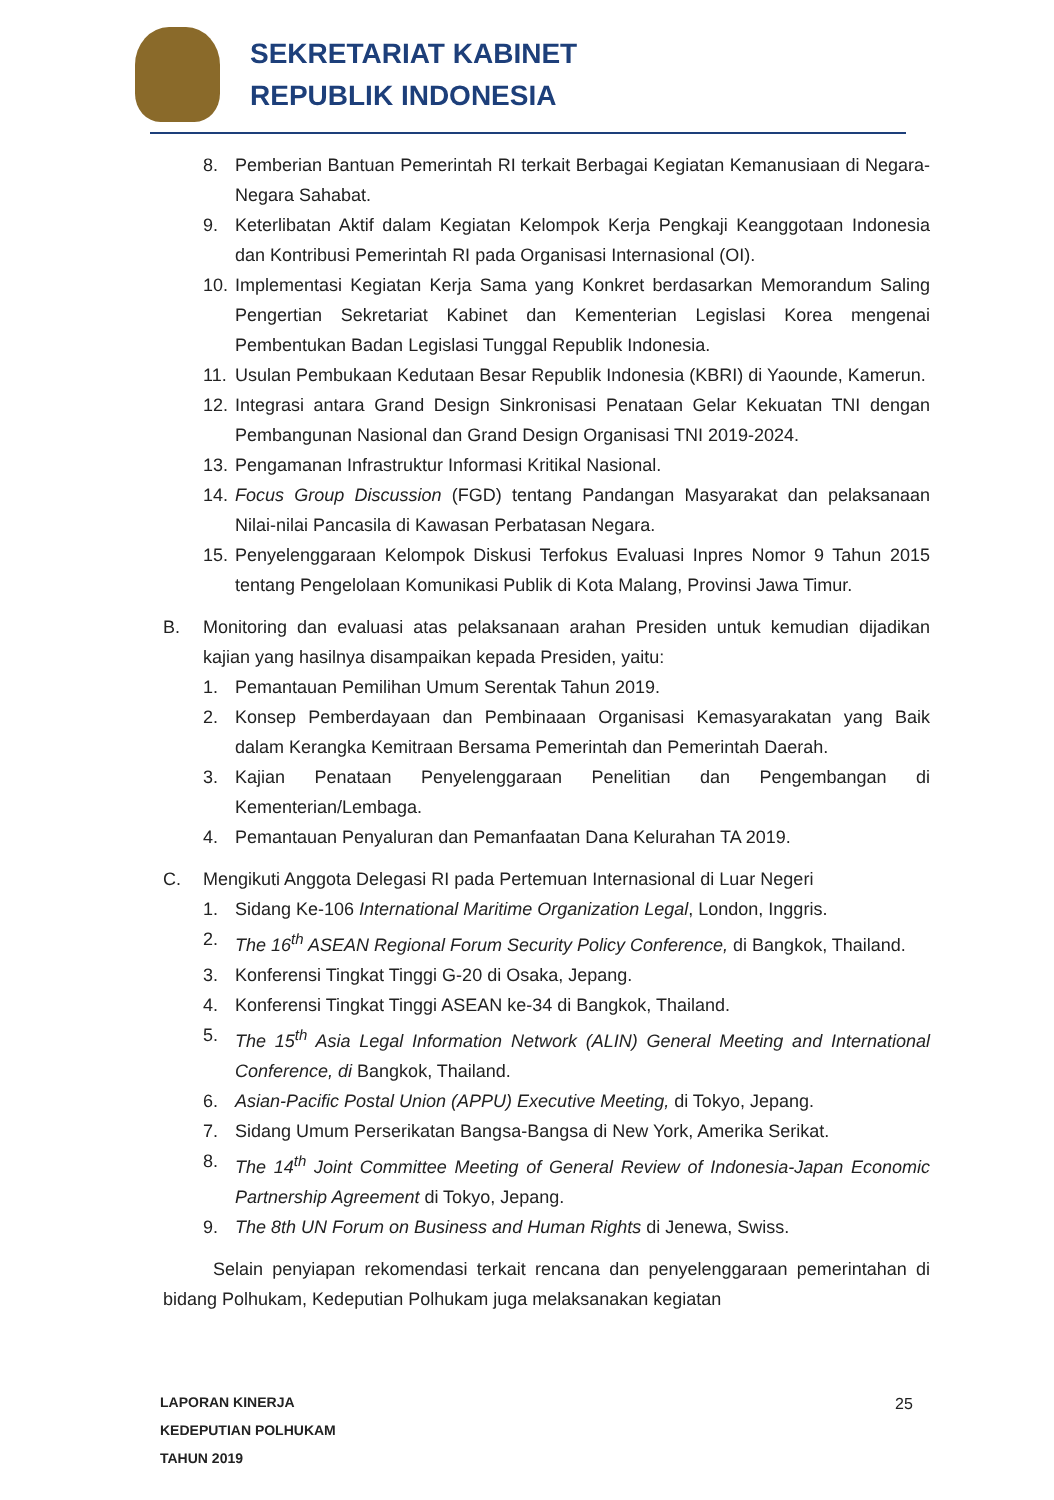SEKRETARIAT KABINET
REPUBLIK INDONESIA
8. Pemberian Bantuan Pemerintah RI terkait Berbagai Kegiatan Kemanusiaan di Negara-Negara Sahabat.
9. Keterlibatan Aktif dalam Kegiatan Kelompok Kerja Pengkaji Keanggotaan Indonesia dan Kontribusi Pemerintah RI pada Organisasi Internasional (OI).
10. Implementasi Kegiatan Kerja Sama yang Konkret berdasarkan Memorandum Saling Pengertian Sekretariat Kabinet dan Kementerian Legislasi Korea mengenai Pembentukan Badan Legislasi Tunggal Republik Indonesia.
11. Usulan Pembukaan Kedutaan Besar Republik Indonesia (KBRI) di Yaounde, Kamerun.
12. Integrasi antara Grand Design Sinkronisasi Penataan Gelar Kekuatan TNI dengan Pembangunan Nasional dan Grand Design Organisasi TNI 2019-2024.
13. Pengamanan Infrastruktur Informasi Kritikal Nasional.
14. Focus Group Discussion (FGD) tentang Pandangan Masyarakat dan pelaksanaan Nilai-nilai Pancasila di Kawasan Perbatasan Negara.
15. Penyelenggaraan Kelompok Diskusi Terfokus Evaluasi Inpres Nomor 9 Tahun 2015 tentang Pengelolaan Komunikasi Publik di Kota Malang, Provinsi Jawa Timur.
B. Monitoring dan evaluasi atas pelaksanaan arahan Presiden untuk kemudian dijadikan kajian yang hasilnya disampaikan kepada Presiden, yaitu:
1. Pemantauan Pemilihan Umum Serentak Tahun 2019.
2. Konsep Pemberdayaan dan Pembinaaan Organisasi Kemasyarakatan yang Baik dalam Kerangka Kemitraan Bersama Pemerintah dan Pemerintah Daerah.
3. Kajian Penataan Penyelenggaraan Penelitian dan Pengembangan di Kementerian/Lembaga.
4. Pemantauan Penyaluran dan Pemanfaatan Dana Kelurahan TA 2019.
C. Mengikuti Anggota Delegasi RI pada Pertemuan Internasional di Luar Negeri
1. Sidang Ke-106 International Maritime Organization Legal, London, Inggris.
2. The 16<sup>th</sup> ASEAN Regional Forum Security Policy Conference, di Bangkok, Thailand.
3. Konferensi Tingkat Tinggi G-20 di Osaka, Jepang.
4. Konferensi Tingkat Tinggi ASEAN ke-34 di Bangkok, Thailand.
5. The 15<sup>th</sup> Asia Legal Information Network (ALIN) General Meeting and International Conference, di Bangkok, Thailand.
6. Asian-Pacific Postal Union (APPU) Executive Meeting, di Tokyo, Jepang.
7. Sidang Umum Perserikatan Bangsa-Bangsa di New York, Amerika Serikat.
8. The 14<sup>th</sup> Joint Committee Meeting of General Review of Indonesia-Japan Economic Partnership Agreement di Tokyo, Jepang.
9. The 8th UN Forum on Business and Human Rights di Jenewa, Swiss.
Selain penyiapan rekomendasi terkait rencana dan penyelenggaraan pemerintahan di bidang Polhukam, Kedeputian Polhukam juga melaksanakan kegiatan
LAPORAN KINERJA
KEDEPUTIAN POLHUKAM
TAHUN 2019
25